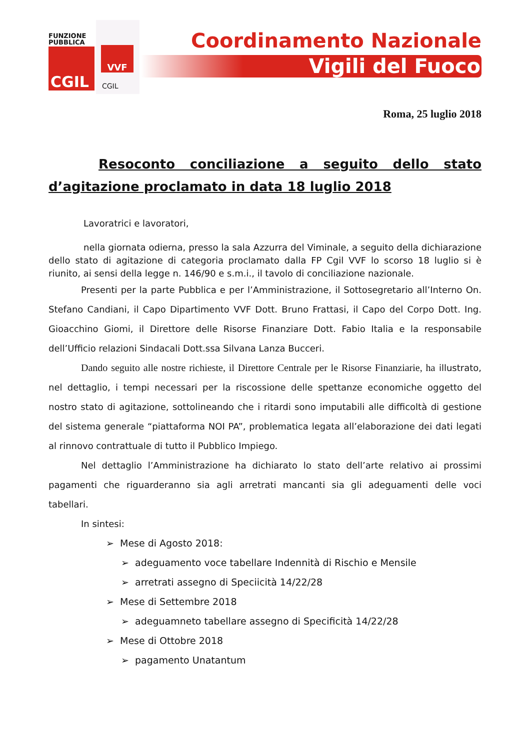FUNZIONE
PUBBLICA
CGIL
VVF
CGIL
Coordinamento Nazionale
Vigili del Fuoco
Roma, 25 luglio 2018
Resoconto conciliazione a seguito dello stato d’agitazione proclamato in data 18 luglio 2018
Lavoratrici e lavoratori,
nella giornata odierna, presso la sala Azzurra del Viminale, a seguito della dichiarazione dello stato di agitazione di categoria proclamato dalla FP Cgil VVF lo scorso 18 luglio si è riunito, ai sensi della legge n. 146/90 e s.m.i., il tavolo di conciliazione nazionale.
Presenti per la parte Pubblica e per l’Amministrazione, il Sottosegretario all’Interno On. Stefano Candiani, il Capo Dipartimento VVF Dott. Bruno Frattasi, il Capo del Corpo Dott. Ing. Gioacchino Giomi, il Direttore delle Risorse Finanziare Dott. Fabio Italia e la responsabile dell’Ufficio relazioni Sindacali Dott.ssa Silvana Lanza Bucceri.
Dando seguito alle nostre richieste, il Direttore Centrale per le Risorse Finanziarie, ha illustrato, nel dettaglio, i tempi necessari per la riscossione delle spettanze economiche oggetto del nostro stato di agitazione, sottolineando che i ritardi sono imputabili alle difficoltà di gestione del sistema generale “piattaforma NOI PA”, problematica legata all’elaborazione dei dati legati al rinnovo contrattuale di tutto il Pubblico Impiego.
Nel dettaglio l’Amministrazione ha dichiarato lo stato dell’arte relativo ai prossimi pagamenti che riguarderanno sia agli arretrati mancanti sia gli adeguamenti delle voci tabellari.
In sintesi:
➢ Mese di Agosto 2018:
➢ adeguamento voce tabellare Indennità di Rischio e Mensile
➢ arretrati assegno di Speciicità 14/22/28
➢ Mese di Settembre 2018
➢ adeguamneto tabellare assegno di Specificità 14/22/28
➢ Mese di Ottobre 2018
➢ pagamento Unatantum